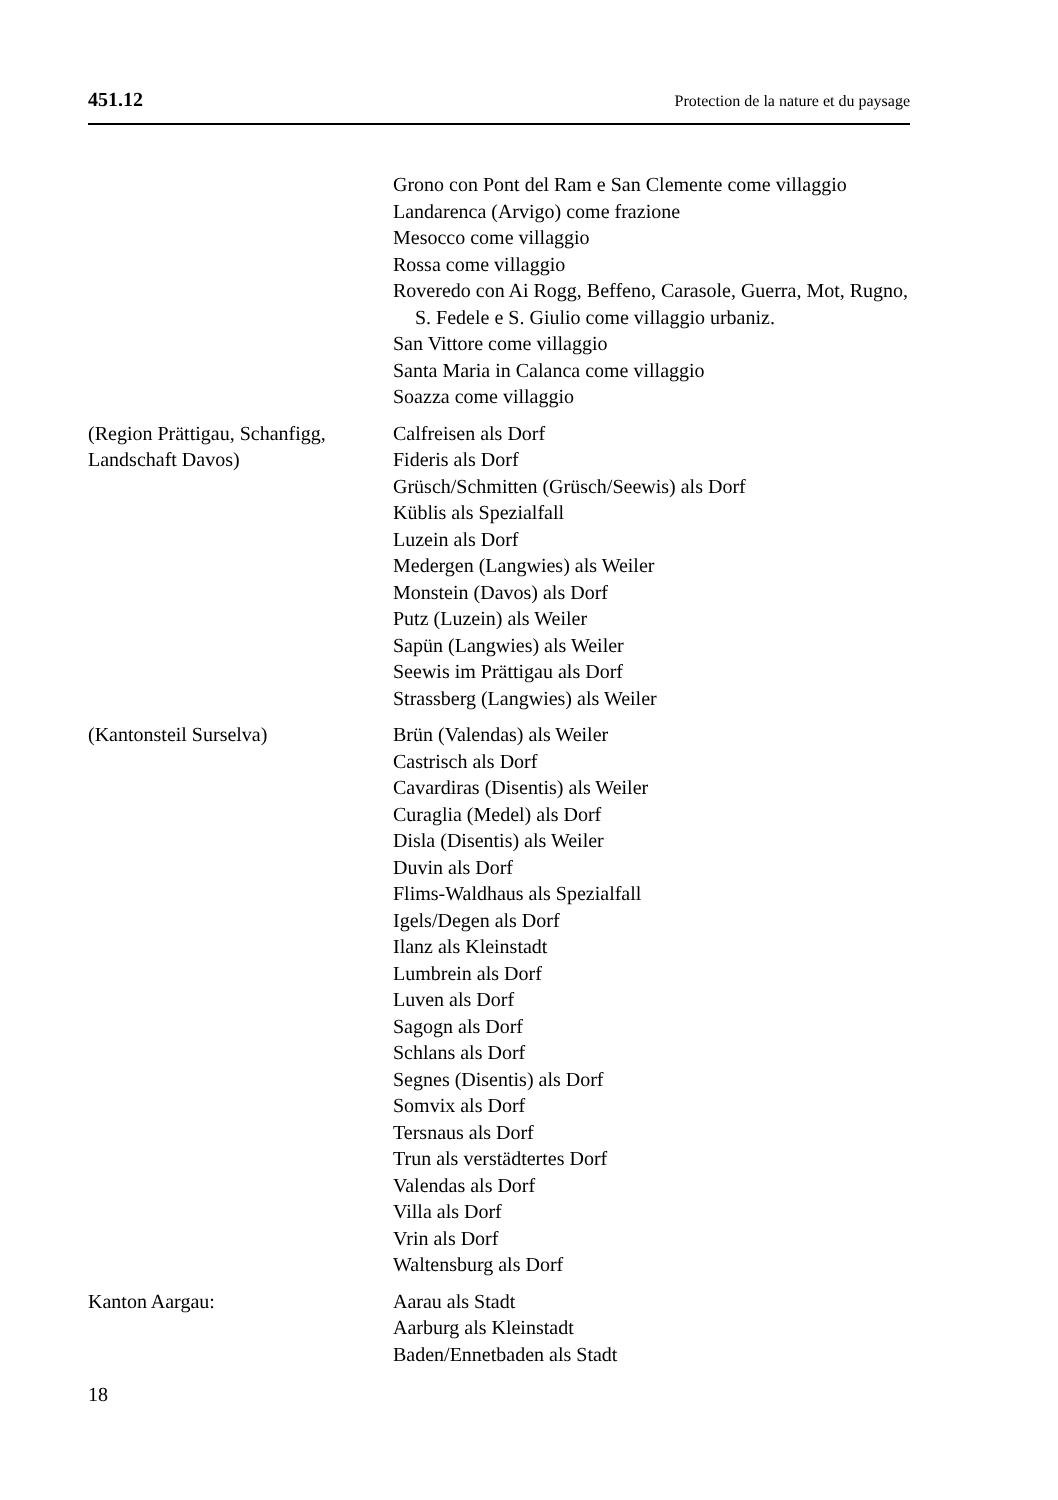451.12 Protection de la nature et du paysage
Grono con Pont del Ram e San Clemente come villaggio
Landarenca (Arvigo) come frazione
Mesocco come villaggio
Rossa come villaggio
Roveredo con Ai Rogg, Beffeno, Carasole, Guerra, Mot, Rugno, S. Fedele e S. Giulio come villaggio urbaniz.
San Vittore come villaggio
Santa Maria in Calanca come villaggio
Soazza come villaggio
(Region Prättigau, Schanfigg,
Landschaft Davos)
Calfreisen als Dorf
Fideris als Dorf
Grüsch/Schmitten (Grüsch/Seewis) als Dorf
Küblis als Spezialfall
Luzein als Dorf
Medergen (Langwies) als Weiler
Monstein (Davos) als Dorf
Putz (Luzein) als Weiler
Sapün (Langwies) als Weiler
Seewis im Prättigau als Dorf
Strassberg (Langwies) als Weiler
(Kantonsteil Surselva) Brün (Valendas) als Weiler
Castrisch als Dorf
Cavardiras (Disentis) als Weiler
Curaglia (Medel) als Dorf
Disla (Disentis) als Weiler
Duvin als Dorf
Flims-Waldhaus als Spezialfall
Igels/Degen als Dorf
Ilanz als Kleinstadt
Lumbrein als Dorf
Luven als Dorf
Sagogn als Dorf
Schlans als Dorf
Segnes (Disentis) als Dorf
Somvix als Dorf
Tersnaus als Dorf
Trun als verstädtertes Dorf
Valendas als Dorf
Villa als Dorf
Vrin als Dorf
Waltensburg als Dorf
Kanton Aargau: Aarau als Stadt
Aarburg als Kleinstadt
Baden/Ennetbaden als Stadt
18